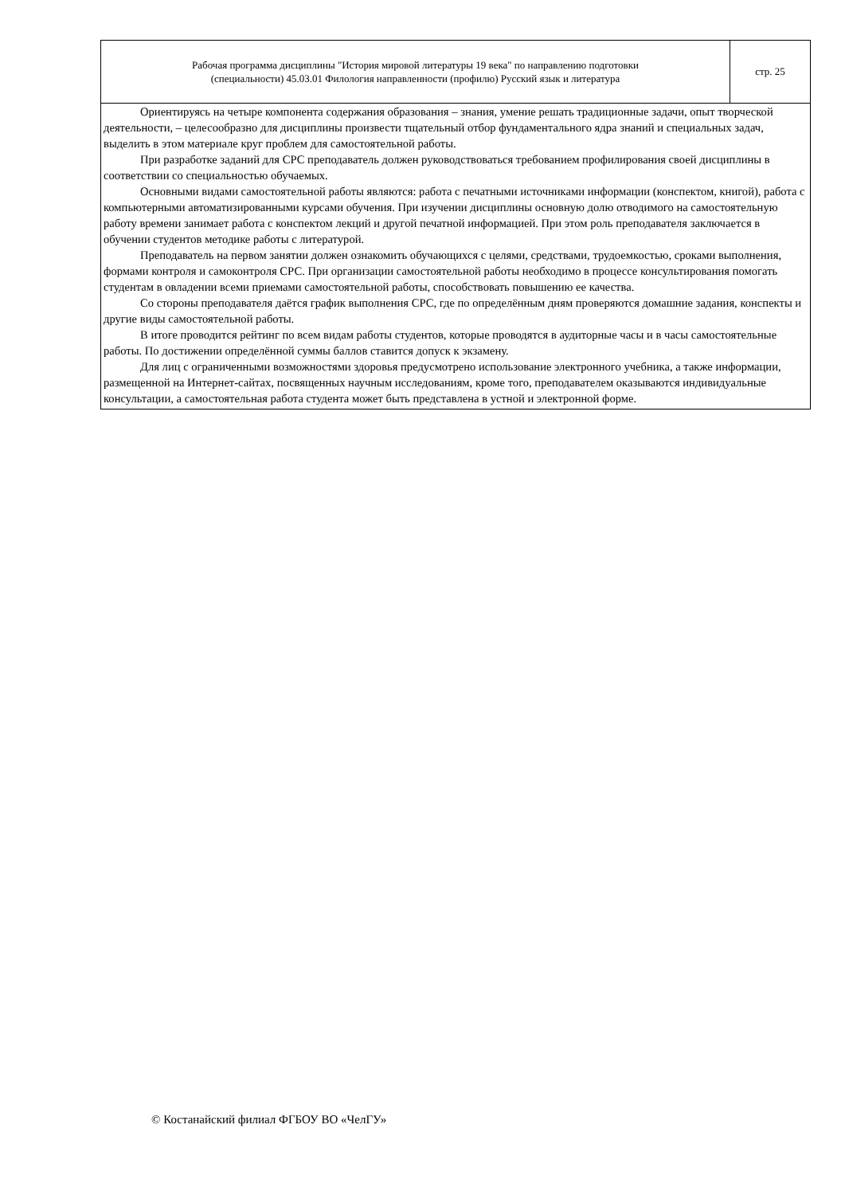Рабочая программа дисциплины "История мировой литературы 19 века" по направлению подготовки
(специальности) 45.03.01 Филология направленности (профилю) Русский язык и литература
стр. 25
Ориентируясь на четыре компонента содержания образования – знания, умение решать традиционные задачи, опыт творческой деятельности, – целесообразно для дисциплины произвести тщательный отбор фундаментального ядра знаний и специальных задач, выделить в этом материале круг проблем для самостоятельной работы.
При разработке заданий для СРС преподаватель должен руководствоваться требованием профилирования своей дисциплины в соответствии со специальностью обучаемых.
Основными видами самостоятельной работы являются: работа с печатными источниками информации (конспектом, книгой), работа с компьютерными автоматизированными курсами обучения. При изучении дисциплины основную долю отводимого на самостоятельную работу времени занимает работа с конспектом лекций и другой печатной информацией. При этом роль преподавателя заключается в обучении студентов методике работы с литературой.
Преподаватель на первом занятии должен ознакомить обучающихся с целями, средствами, трудоемкостью, сроками выполнения, формами контроля и самоконтроля СРС. При организации самостоятельной работы необходимо в процессе консультирования помогать студентам в овладении всеми приемами самостоятельной работы, способствовать повышению ее качества.
Со стороны преподавателя даётся график выполнения СРС, где по определённым дням проверяются домашние задания, конспекты и другие виды самостоятельной работы.
В итоге проводится рейтинг по всем видам работы студентов, которые проводятся в аудиторные часы и в часы самостоятельные работы. По достижении определённой суммы баллов ставится допуск к экзамену.
Для лиц с ограниченными возможностями здоровья предусмотрено использование электронного учебника, а также информации, размещенной на Интернет-сайтах, посвященных научным исследованиям, кроме того, преподавателем оказываются индивидуальные консультации, а самостоятельная работа студента может быть представлена в устной и электронной форме.
© Костанайский филиал ФГБОУ ВО «ЧелГУ»